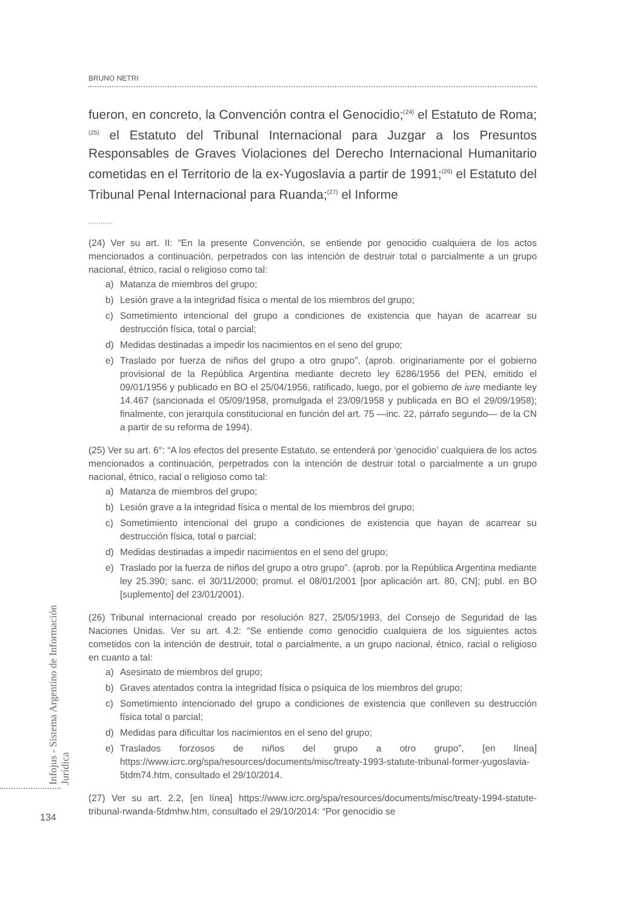BRUNO NETRI
fueron, en concreto, la Convención contra el Genocidio;<sup>(24)</sup> el Estatuto de Roma;<sup>(25)</sup> el Estatuto del Tribunal Internacional para Juzgar a los Presuntos Responsables de Graves Violaciones del Derecho Internacional Humanitario cometidas en el Territorio de la ex-Yugoslavia a partir de 1991;<sup>(26)</sup> el Estatuto del Tribunal Penal Internacional para Ruanda;<sup>(27)</sup> el Informe
............
(24) Ver su art. II: “En la presente Convención, se entiende por genocidio cualquiera de los actos mencionados a continuación, perpetrados con las intención de destruir total o parcialmente a un grupo nacional, étnico, racial o religioso como tal:
a) Matanza de miembros del grupo;
b) Lesión grave a la integridad física o mental de los miembros del grupo;
c) Sometimiento intencional del grupo a condiciones de existencia que hayan de acarrear su destrucción física, total o parcial;
d) Medidas destinadas a impedir los nacimientos en el seno del grupo;
e) Traslado por fuerza de niños del grupo a otro grupo”, (aprob. originariamente por el gobierno provisional de la República Argentina mediante decreto ley 6286/1956 del PEN, emitido el 09/01/1956 y publicado en BO el 25/04/1956, ratificado, luego, por el gobierno de iure mediante ley 14.467 (sancionada el 05/09/1958, promulgada el 23/09/1958 y publicada en BO el 29/09/1958); finalmente, con jerarquía constitucional en función del art. 75 —inc. 22, párrafo segundo— de la CN a partir de su reforma de 1994).
(25) Ver su art. 6°: “A los efectos del presente Estatuto, se entenderá por ‘genocidio’ cualquiera de los actos mencionados a continuación, perpetrados con la intención de destruir total o parcialmente a un grupo nacional, étnico, racial o religioso como tal:
a) Matanza de miembros del grupo;
b) Lesión grave a la integridad física o mental de los miembros del grupo;
c) Sometimiento intencional del grupo a condiciones de existencia que hayan de acarrear su destrucción física, total o parcial;
d) Medidas destinadas a impedir nacimientos en el seno del grupo;
e) Traslado por la fuerza de niños del grupo a otro grupo”. (aprob. por la República Argentina mediante ley 25.390; sanc. el 30/11/2000; promul. el 08/01/2001 [por aplicación art. 80, CN]; publ. en BO [suplemento] del 23/01/2001).
(26) Tribunal internacional creado por resolución 827, 25/05/1993, del Consejo de Seguridad de las Naciones Unidas. Ver su art. 4.2: “Se entiende como genocidio cualquiera de los siguientes actos cometidos con la intención de destruir, total o parcialmente, a un grupo nacional, étnico, racial o religioso en cuanto a tal:
a) Asesinato de miembros del grupo;
b) Graves atentados contra la integridad física o psíquica de los miembros del grupo;
c) Sometimiento intencionado del grupo a condiciones de existencia que conlleven su destrucción física total o parcial;
d) Medidas para dificultar los nacimientos en el seno del grupo;
e) Traslados forzosos de niños del grupo a otro grupo”, [en línea] https://www.icrc.org/spa/resources/documents/misc/treaty-1993-statute-tribunal-former-yugoslavia-5tdm74.htm, consultado el 29/10/2014.
(27) Ver su art. 2.2, [en línea] https://www.icrc.org/spa/resources/documents/misc/treaty-1994-statute-tribunal-rwanda-5tdmhw.htm, consultado el 29/10/2014: “Por genocidio se
Infojus - Sistema Argentino de Información Jurídica
134